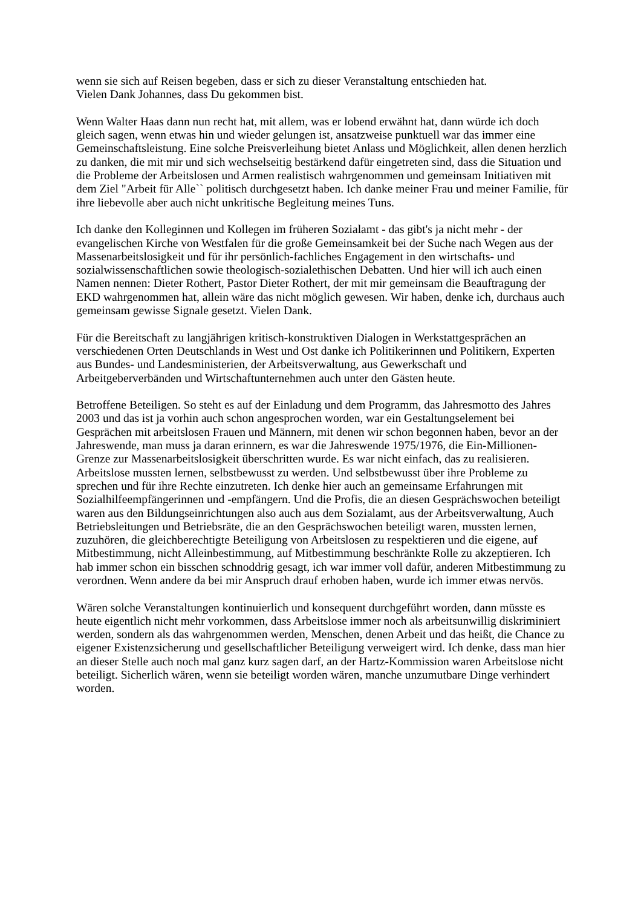wenn sie sich auf Reisen begeben, dass er sich zu dieser Veranstaltung entschieden hat.
Vielen Dank Johannes, dass Du gekommen bist.
Wenn Walter Haas dann nun recht hat, mit allem, was er lobend erwähnt hat, dann würde ich doch gleich sagen, wenn etwas hin und wieder gelungen ist, ansatzweise punktuell war das immer eine Gemeinschaftsleistung. Eine solche Preisverleihung bietet Anlass und Möglichkeit, allen denen herzlich zu danken, die mit mir und sich wechselseitig bestärkend dafür eingetreten sind, dass die Situation und die Probleme der Arbeitslosen und Armen realistisch wahrgenommen und gemeinsam Initiativen mit dem Ziel "Arbeit für Alle`` politisch durchgesetzt haben. Ich danke meiner Frau und meiner Familie, für ihre liebevolle aber auch nicht unkritische Begleitung meines Tuns.
Ich danke den Kolleginnen und Kollegen im früheren Sozialamt - das gibt's ja nicht mehr - der evangelischen Kirche von Westfalen für die große Gemeinsamkeit bei der Suche nach Wegen aus der Massenarbeitslosigkeit und für ihr persönlich-fachliches Engagement in den wirtschafts- und sozialwissenschaftlichen sowie theologisch-sozialethischen Debatten. Und hier will ich auch einen Namen nennen: Dieter Rothert, Pastor Dieter Rothert, der mit mir gemeinsam die Beauftragung der EKD wahrgenommen hat, allein wäre das nicht möglich gewesen. Wir haben, denke ich, durchaus auch gemeinsam gewisse Signale gesetzt. Vielen Dank.
Für die Bereitschaft zu langjährigen kritisch-konstruktiven Dialogen in Werkstattgesprächen an verschiedenen Orten Deutschlands in West und Ost danke ich Politikerinnen und Politikern, Experten aus Bundes- und Landesministerien, der Arbeitsverwaltung, aus Gewerkschaft und Arbeitgeberverbänden und Wirtschaftunternehmen auch unter den Gästen heute.
Betroffene Beteiligen. So steht es auf der Einladung und dem Programm, das Jahresmotto des Jahres 2003 und das ist ja vorhin auch schon angesprochen worden, war ein Gestaltungselement bei Gesprächen mit arbeitslosen Frauen und Männern, mit denen wir schon begonnen haben, bevor an der Jahreswende, man muss ja daran erinnern, es war die Jahreswende 1975/1976, die Ein-Millionen-Grenze zur Massenarbeitslosigkeit überschritten wurde. Es war nicht einfach, das zu realisieren. Arbeitslose mussten lernen, selbstbewusst zu werden. Und selbstbewusst über ihre Probleme zu sprechen und für ihre Rechte einzutreten. Ich denke hier auch an gemeinsame Erfahrungen mit Sozialhilfeempfängerinnen und -empfängern. Und die Profis, die an diesen Gesprächswochen beteiligt waren aus den Bildungseinrichtungen also auch aus dem Sozialamt, aus der Arbeitsverwaltung, Auch Betriebsleitungen und Betriebsräte, die an den Gesprächswochen beteiligt waren, mussten lernen, zuzuhören, die gleichberechtigte Beteiligung von Arbeitslosen zu respektieren und die eigene, auf Mitbestimmung, nicht Alleinbestimmung, auf Mitbestimmung beschränkte Rolle zu akzeptieren. Ich hab immer schon ein bisschen schnoddrig gesagt, ich war immer voll dafür, anderen Mitbestimmung zu verordnen. Wenn andere da bei mir Anspruch drauf erhoben haben, wurde ich immer etwas nervös.
Wären solche Veranstaltungen kontinuierlich und konsequent durchgeführt worden, dann müsste es heute eigentlich nicht mehr vorkommen, dass Arbeitslose immer noch als arbeitsunwillig diskriminiert werden, sondern als das wahrgenommen werden, Menschen, denen Arbeit und das heißt, die Chance zu eigener Existenzsicherung und gesellschaftlicher Beteiligung verweigert wird. Ich denke, dass man hier an dieser Stelle auch noch mal ganz kurz sagen darf, an der Hartz-Kommission waren Arbeitslose nicht beteiligt. Sicherlich wären, wenn sie beteiligt worden wären, manche unzumutbare Dinge verhindert worden.